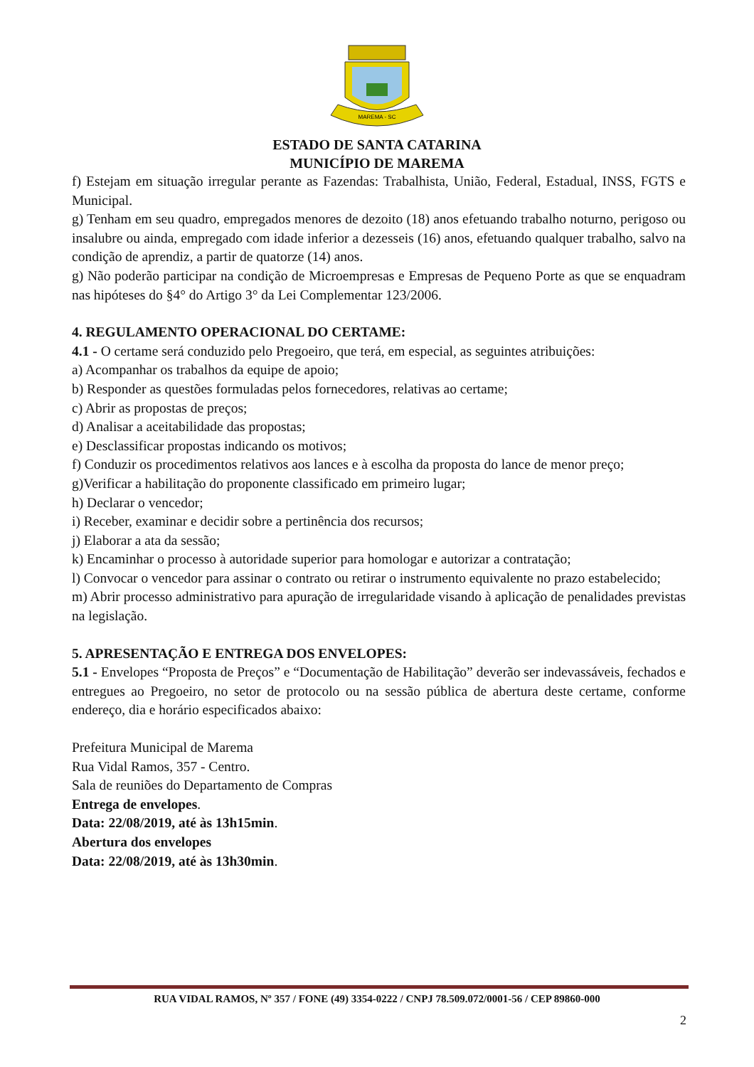MAREMA - SC
ESTADO DE SANTA CATARINA
MUNICÍPIO DE MAREMA
f) Estejam em situação irregular perante as Fazendas: Trabalhista, União, Federal, Estadual, INSS, FGTS e Municipal.
g) Tenham em seu quadro, empregados menores de dezoito (18) anos efetuando trabalho noturno, perigoso ou insalubre ou ainda, empregado com idade inferior a dezesseis (16) anos, efetuando qualquer trabalho, salvo na condição de aprendiz, a partir de quatorze (14) anos.
g) Não poderão participar na condição de Microempresas e Empresas de Pequeno Porte as que se enquadram nas hipóteses do §4° do Artigo 3° da Lei Complementar 123/2006.
4. REGULAMENTO OPERACIONAL DO CERTAME:
4.1 - O certame será conduzido pelo Pregoeiro, que terá, em especial, as seguintes atribuições:
a) Acompanhar os trabalhos da equipe de apoio;
b) Responder as questões formuladas pelos fornecedores, relativas ao certame;
c) Abrir as propostas de preços;
d) Analisar a aceitabilidade das propostas;
e) Desclassificar propostas indicando os motivos;
f) Conduzir os procedimentos relativos aos lances e à escolha da proposta do lance de menor preço;
g)Verificar a habilitação do proponente classificado em primeiro lugar;
h) Declarar o vencedor;
i) Receber, examinar e decidir sobre a pertinência dos recursos;
j) Elaborar a ata da sessão;
k) Encaminhar o processo à autoridade superior para homologar e autorizar a contratação;
l) Convocar o vencedor para assinar o contrato ou retirar o instrumento equivalente no prazo estabelecido;
m) Abrir processo administrativo para apuração de irregularidade visando à aplicação de penalidades previstas na legislação.
5. APRESENTAÇÃO E ENTREGA DOS ENVELOPES:
5.1 - Envelopes “Proposta de Preços” e “Documentação de Habilitação” deverão ser indevassáveis, fechados e entregues ao Pregoeiro, no setor de protocolo ou na sessão pública de abertura deste certame, conforme endereço, dia e horário especificados abaixo:
Prefeitura Municipal de Marema
Rua Vidal Ramos, 357 - Centro.
Sala de reuniões do Departamento de Compras
Entrega de envelopes.
Data: 22/08/2019, até às 13h15min.
Abertura dos envelopes
Data: 22/08/2019, até às 13h30min.
RUA VIDAL RAMOS, Nº 357 / FONE (49) 3354-0222 / CNPJ 78.509.072/0001-56 / CEP 89860-000
2